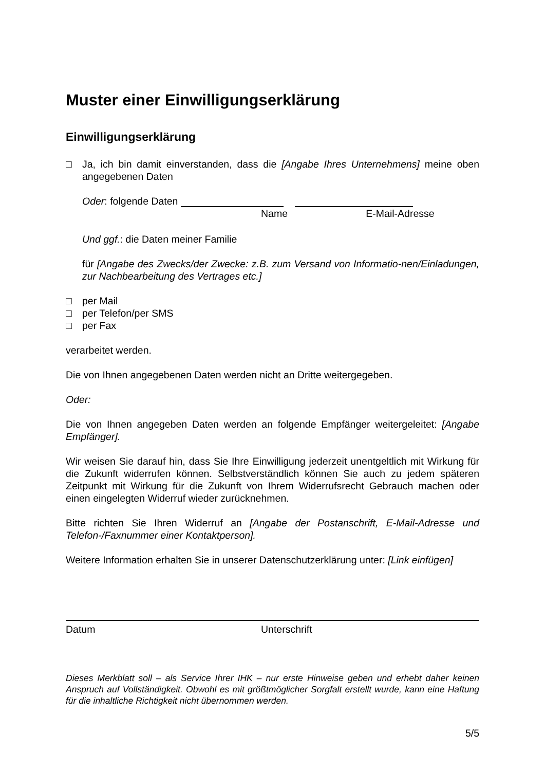Muster einer Einwilligungserklärung
Einwilligungserklärung
□ Ja, ich bin damit einverstanden, dass die [Angabe Ihres Unternehmens] meine oben angegebenen Daten
Oder: folgende Daten
Name E-Mail-Adresse
Und ggf.: die Daten meiner Familie
für [Angabe des Zwecks/der Zwecke: z.B. zum Versand von Informatio-nen/Einladungen, zur Nachbearbeitung des Vertrages etc.]
□ per Mail
□ per Telefon/per SMS
□ per Fax
verarbeitet werden.
Die von Ihnen angegebenen Daten werden nicht an Dritte weitergegeben.
Oder:
Die von Ihnen angegeben Daten werden an folgende Empfänger weitergeleitet: [Angabe Empfänger].
Wir weisen Sie darauf hin, dass Sie Ihre Einwilligung jederzeit unentgeltlich mit Wirkung für die Zukunft widerrufen können. Selbstverständlich können Sie auch zu jedem späteren Zeitpunkt mit Wirkung für die Zukunft von Ihrem Widerrufsrecht Gebrauch machen oder einen eingelegten Widerruf wieder zurücknehmen.
Bitte richten Sie Ihren Widerruf an [Angabe der Postanschrift, E-Mail-Adresse und Telefon-/Faxnummer einer Kontaktperson].
Weitere Information erhalten Sie in unserer Datenschutzerklärung unter: [Link einfügen]
Datum Unterschrift
Dieses Merkblatt soll – als Service Ihrer IHK – nur erste Hinweise geben und erhebt daher keinen Anspruch auf Vollständigkeit. Obwohl es mit größtmöglicher Sorgfalt erstellt wurde, kann eine Haftung für die inhaltliche Richtigkeit nicht übernommen werden.
5/5